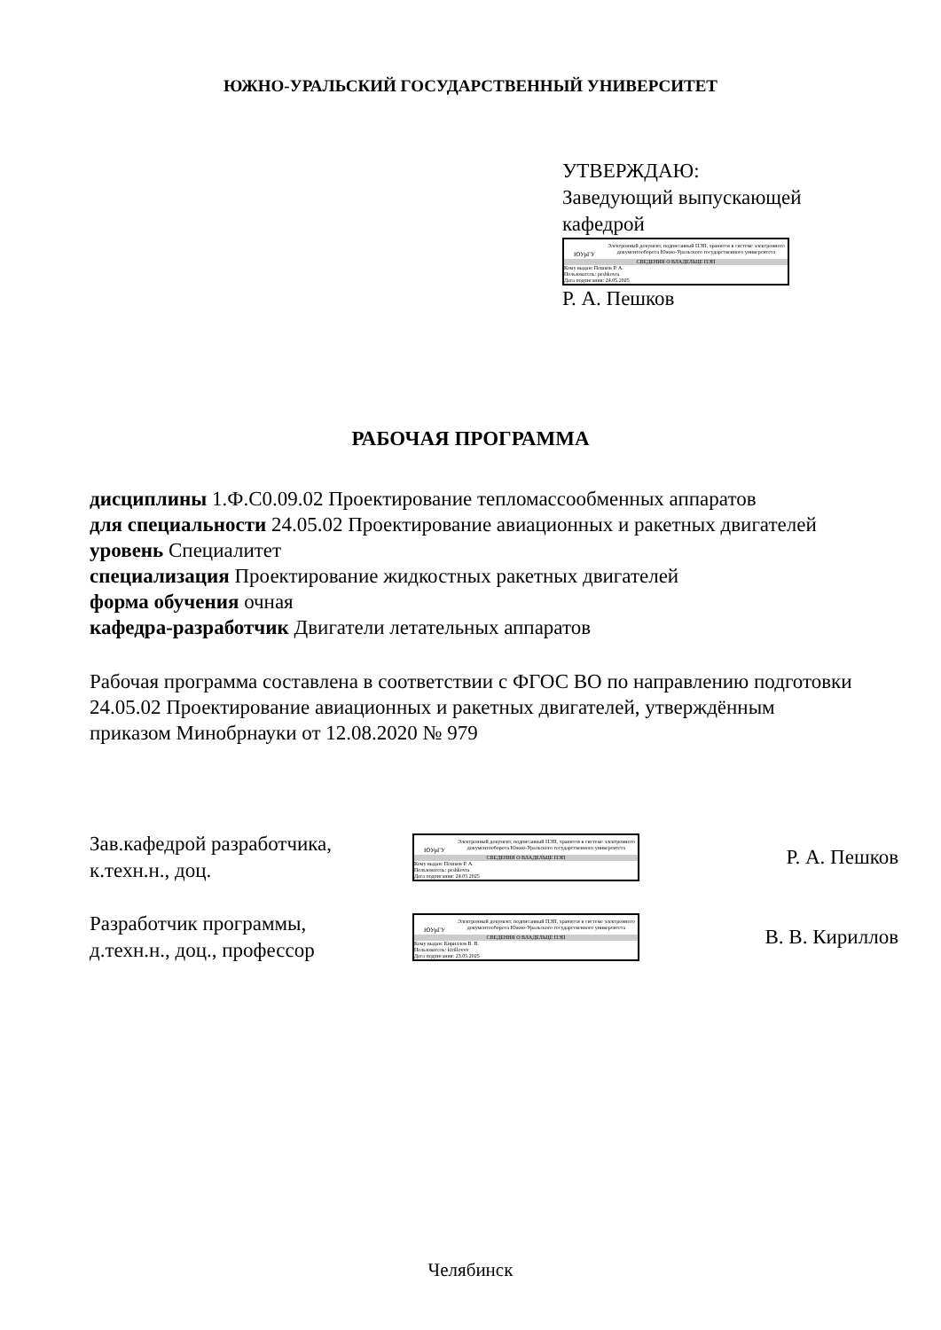ЮЖНО-УРАЛЬСКИЙ ГОСУДАРСТВЕННЫЙ УНИВЕРСИТЕТ
УТВЕРЖДАЮ:
Заведующий выпускающей
кафедрой
ЮУрГУ
Электронный документ, подписанный ПЭП, хранится в системе электронного документооборота Южно-Уральского государственного университета
СВЕДЕНИЯ О ВЛАДЕЛЬЦЕ ПЭП
Кому выдан: Пешков Р. А.
Пользователь: peshkovra
Дата подписания: 24.05.2025
Р. А. Пешков
РАБОЧАЯ ПРОГРАММА
дисциплины 1.Ф.С0.09.02 Проектирование тепломассообменных аппаратов
для специальности 24.05.02 Проектирование авиационных и ракетных двигателей
уровень Специалитет
специализация Проектирование жидкостных ракетных двигателей
форма обучения очная
кафедра-разработчик Двигатели летательных аппаратов
Рабочая программа составлена в соответствии с ФГОС ВО по направлению подготовки 24.05.02 Проектирование авиационных и ракетных двигателей, утверждённым приказом Минобрнауки от 12.08.2020 № 979
Зав.кафедрой разработчика,
к.техн.н., доц.
ЮУрГУ
Электронный документ, подписанный ПЭП, хранится в системе электронного документооборота Южно-Уральского государственного университета
СВЕДЕНИЯ О ВЛАДЕЛЬЦЕ ПЭП
Кому выдан: Пешков Р. А.
Пользователь: peshkovra
Дата подписания: 24.05.2025
Р. А. Пешков
Разработчик программы,
д.техн.н., доц., профессор
ЮУрГУ
Электронный документ, подписанный ПЭП, хранится в системе электронного документооборота Южно-Уральского государственного университета
СВЕДЕНИЯ О ВЛАДЕЛЬЦЕ ПЭП
Кому выдан: Кириллов В. В.
Пользователь: kirillovvv
Дата подписания: 23.05.2025
В. В. Кириллов
Челябинск